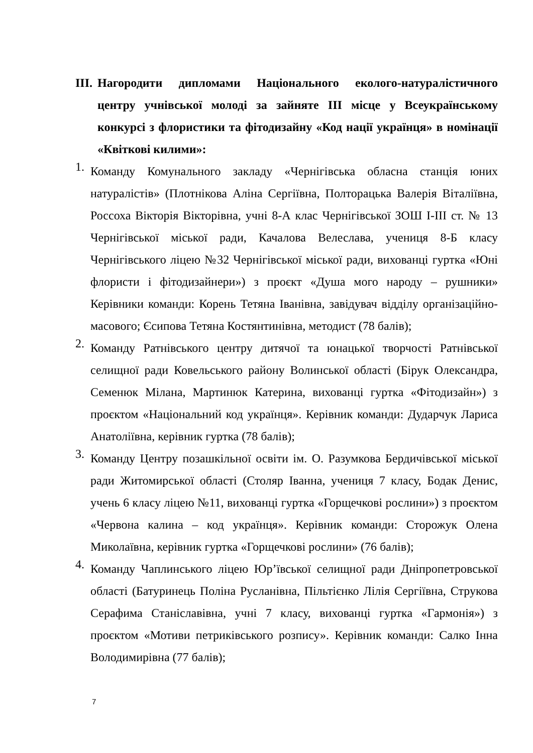III. Нагородити дипломами Національного еколого-натуралістичного центру учнівської молоді за зайняте III місце у Всеукраїнському конкурсі з флористики та фітодизайну «Код нації українця» в номінації «Квіткові килими»:
1.
Команду Комунального закладу «Чернігівська обласна станція юних натуралістів» (Плотнікова Аліна Сергіївна, Полторацька Валерія Віталіївна, Россоха Вікторія Вікторівна, учні 8-А клас Чернігівської ЗОШ І-ІІІ ст. № 13 Чернігівської міської ради, Качалова Велеслава, учениця 8-Б класу Чернігівського ліцею №32 Чернігівської міської ради, вихованці гуртка «Юні флористи і фітодизайнери») з проєкт «Душа мого народу – рушники» Керівники команди: Корень Тетяна Іванівна, завідувач відділу організаційно-масового; Єсипова Тетяна Костянтинівна, методист (78 балів);
2.
Команду Ратнівського центру дитячої та юнацької творчості Ратнівської селищної ради Ковельського району Волинської області (Бірук Олександра, Семенюк Мілана, Мартинюк Катерина, вихованці гуртка «Фітодизайн») з проєктом «Національний код українця». Керівник команди: Дударчук Лариса Анатоліївна, керівник гуртка (78 балів);
3.
Команду Центру позашкільної освіти ім. О. Разумкова Бердичівської міської ради Житомирської області (Столяр Іванна, учениця 7 класу, Бодак Денис, учень 6 класу ліцею №11, вихованці гуртка «Горщечкові рослини») з проєктом «Червона калина – код українця». Керівник команди: Сторожук Олена Миколаївна, керівник гуртка «Горщечкові рослини» (76 балів);
4.
Команду Чаплинського ліцею Юр’ївської селищної ради Дніпропетровської області (Батуринець Поліна Русланівна, Пільтієнко Лілія Сергіївна, Струкова Серафима Станіславівна, учні 7 класу, вихованці гуртка «Гармонія») з проєктом «Мотиви петриківського розпису». Керівник команди: Салко Інна Володимирівна (77 балів);
7